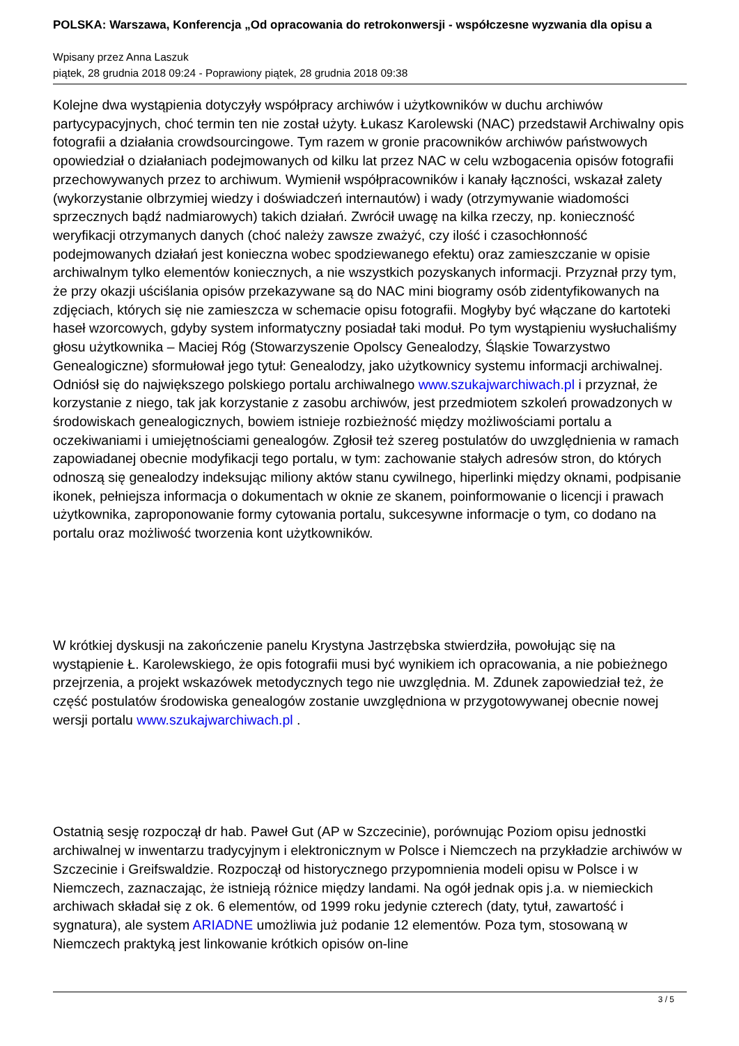POLSKA: Warszawa, Konferencja „Od opracowania do retrokonwersji - współczesne wyzwania dla opisu a
Wpisany przez Anna Laszuk
piątek, 28 grudnia 2018 09:24 - Poprawiony piątek, 28 grudnia 2018 09:38
Kolejne dwa wystąpienia dotyczyły współpracy archiwów i użytkowników w duchu archiwów partycypacyjnych, choć termin ten nie został użyty. Łukasz Karolewski (NAC) przedstawił Archiwalny opis fotografii a działania crowdsourcingowe. Tym razem w gronie pracowników archiwów państwowych opowiedział o działaniach podejmowanych od kilku lat przez NAC w celu wzbogacenia opisów fotografii przechowywanych przez to archiwum. Wymienił współpracowników i kanały łączności, wskazał zalety (wykorzystanie olbrzymiej wiedzy i doświadczeń internautów) i wady (otrzymywanie wiadomości sprzecznych bądź nadmiarowych) takich działań. Zwrócił uwagę na kilka rzeczy, np. konieczność weryfikacji otrzymanych danych (choć należy zawsze zważyć, czy ilość i czasochłonność podejmowanych działań jest konieczna wobec spodziewanego efektu) oraz zamieszczanie w opisie archiwalnym tylko elementów koniecznych, a nie wszystkich pozyskanych informacji. Przyznał przy tym, że przy okazji uściślania opisów przekazywane są do NAC mini biogramy osób zidentyfikowanych na zdjęciach, których się nie zamieszcza w schemacie opisu fotografii. Mogłyby być włączane do kartoteki haseł wzorcowych, gdyby system informatyczny posiadał taki moduł. Po tym wystąpieniu wysłuchaliśmy głosu użytkownika – Maciej Róg (Stowarzyszenie Opolscy Genealodzy, Śląskie Towarzystwo Genealogiczne) sformułował jego tytuł: Genealodzy, jako użytkownicy systemu informacji archiwalnej. Odniósł się do największego polskiego portalu archiwalnego www.szukajwarchiwach.pl i przyznał, że korzystanie z niego, tak jak korzystanie z zasobu archiwów, jest przedmiotem szkoleń prowadzonych w środowiskach genealogicznych, bowiem istnieje rozbieżność między możliwościami portalu a oczekiwaniami i umiejętnościami genealogów. Zgłosił też szereg postulatów do uwzględnienia w ramach zapowiadanej obecnie modyfikacji tego portalu, w tym: zachowanie stałych adresów stron, do których odnoszą się genealodzy indeksując miliony aktów stanu cywilnego, hiperlinki między oknami, podpisanie ikonek, pełniejsza informacja o dokumentach w oknie ze skanem, poinformowanie o licencji i prawach użytkownika, zaproponowanie formy cytowania portalu, sukcesywne informacje o tym, co dodano na portalu oraz możliwość tworzenia kont użytkowników.
W krótkiej dyskusji na zakończenie panelu Krystyna Jastrzębska stwierdziła, powołując się na wystąpienie Ł. Karolewskiego, że opis fotografii musi być wynikiem ich opracowania, a nie pobieżnego przejrzenia, a projekt wskazówek metodycznych tego nie uwzględnia. M. Zdunek zapowiedział też, że część postulatów środowiska genealogów zostanie uwzględniona w przygotowywanej obecnie nowej wersji portalu www.szukajwarchiwach.pl .
Ostatnią sesję rozpoczął dr hab. Paweł Gut (AP w Szczecinie), porównując Poziom opisu jednostki archiwalnej w inwentarzu tradycyjnym i elektronicznym w Polsce i Niemczech na przykładzie archiwów w Szczecinie i Greifswaldzie. Rozpoczął od historycznego przypomnienia modeli opisu w Polsce i w Niemczech, zaznaczając, że istnieją różnice między landami. Na ogół jednak opis j.a. w niemieckich archiwach składał się z ok. 6 elementów, od 1999 roku jedynie czterech (daty, tytuł, zawartość i sygnatura), ale system ARIADNE umożliwia już podanie 12 elementów. Poza tym, stosowaną w Niemczech praktyką jest linkowanie krótkich opisów on-line
3 / 5